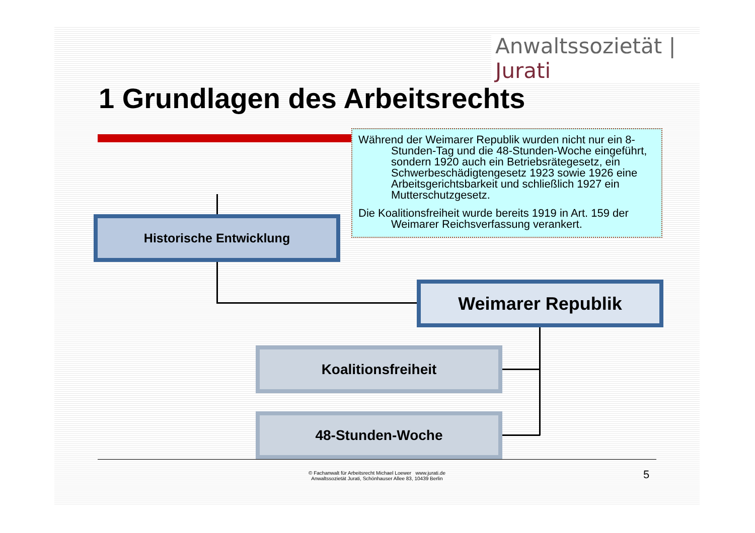Anwaltssozietät | Jurati
1 Grundlagen des Arbeitsrechts
Während der Weimarer Republik wurden nicht nur ein 8-Stunden-Tag und die 48-Stunden-Woche eingeführt, sondern 1920 auch ein Betriebsrätegesetz, ein Schwerbeschädigtengesetz 1923 sowie 1926 eine Arbeitsgerichtsbarkeit und schließlich 1927 ein Mutterschutzgesetz.
Die Koalitionsfreiheit wurde bereits 1919 in Art. 159 der Weimarer Reichsverfassung verankert.
Historische Entwicklung
Weimarer Republik
Koalitionsfreiheit
48-Stunden-Woche
© Fachanwalt für Arbeitsrecht Michael Loewer www.jurati.de
Anwaltssozietät Jurati, Schönhauser Allee 83, 10439 Berlin
5